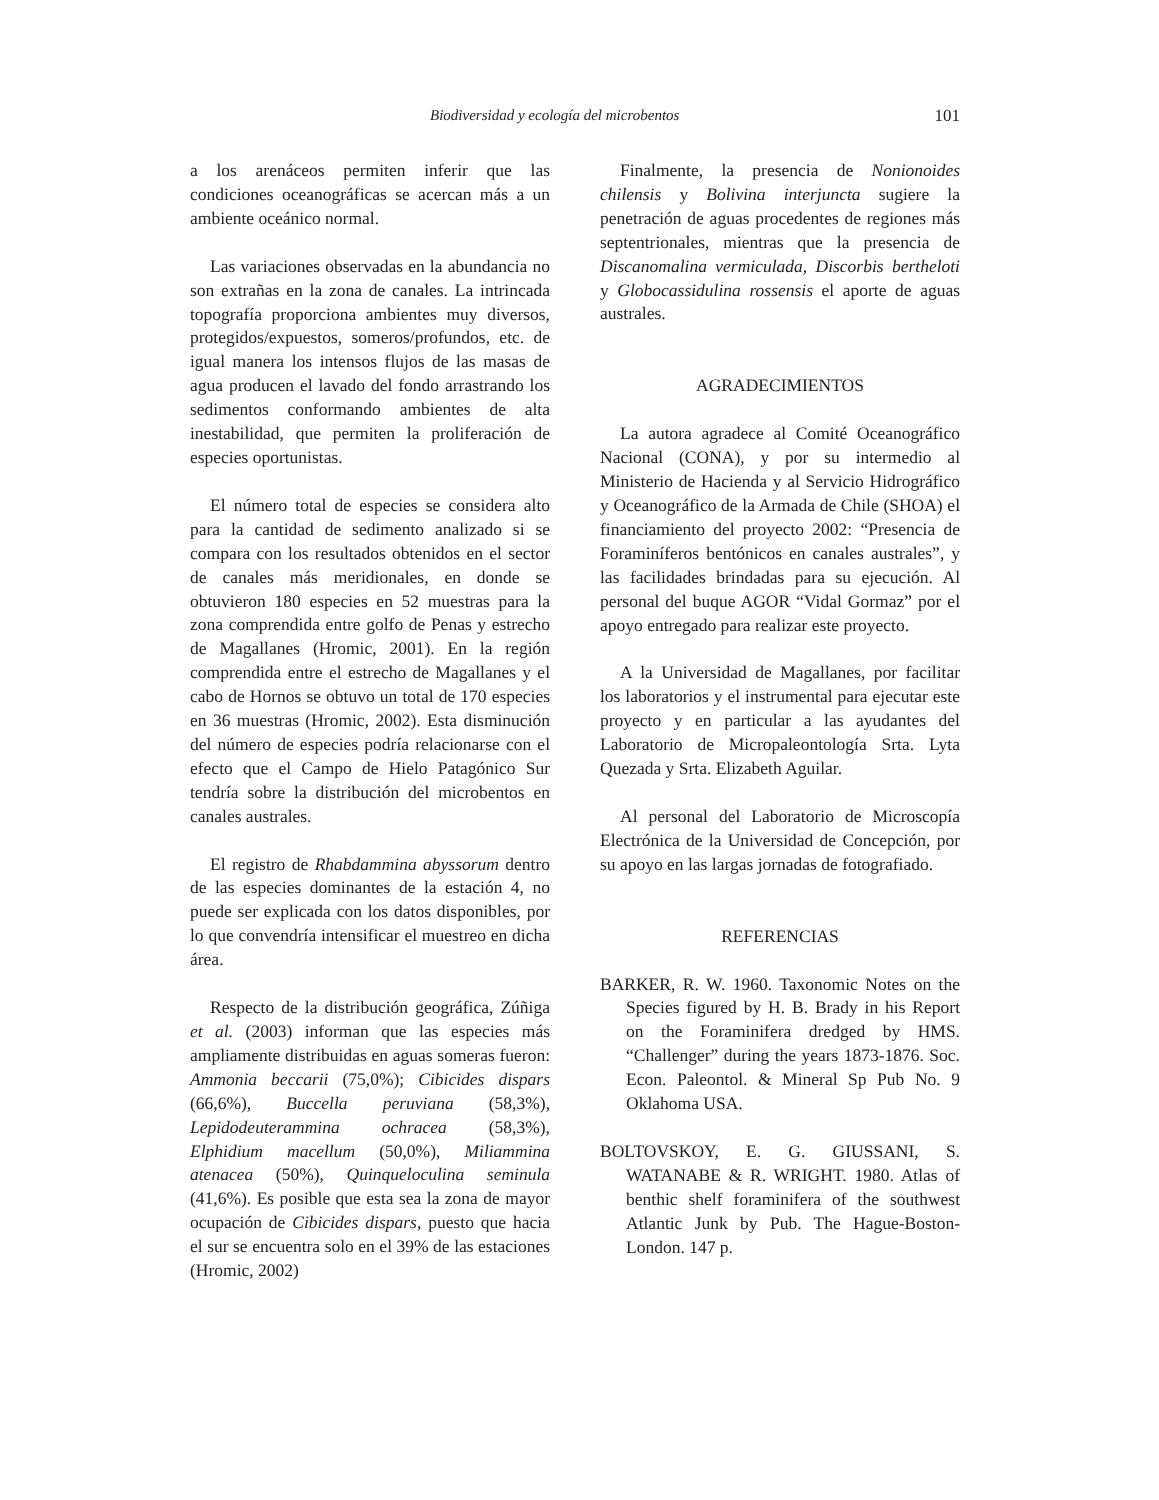Biodiversidad y ecología del microbentos 101
a los arenáceos permiten inferir que las condiciones oceanográficas se acercan más a un ambiente oceánico normal.
Las variaciones observadas en la abundancia no son extrañas en la zona de canales. La intrincada topografía proporciona ambientes muy diversos, protegidos/expuestos, someros/profundos, etc. de igual manera los intensos flujos de las masas de agua producen el lavado del fondo arrastrando los sedimentos conformando ambientes de alta inestabilidad, que permiten la proliferación de especies oportunistas.
El número total de especies se considera alto para la cantidad de sedimento analizado si se compara con los resultados obtenidos en el sector de canales más meridionales, en donde se obtuvieron 180 especies en 52 muestras para la zona comprendida entre golfo de Penas y estrecho de Magallanes (Hromic, 2001). En la región comprendida entre el estrecho de Magallanes y el cabo de Hornos se obtuvo un total de 170 especies en 36 muestras (Hromic, 2002). Esta disminución del número de especies podría relacionarse con el efecto que el Campo de Hielo Patagónico Sur tendría sobre la distribución del microbentos en canales australes.
El registro de Rhabdammina abyssorum dentro de las especies dominantes de la estación 4, no puede ser explicada con los datos disponibles, por lo que convendría intensificar el muestreo en dicha área.
Respecto de la distribución geográfica, Zúñiga et al. (2003) informan que las especies más ampliamente distribuidas en aguas someras fueron: Ammonia beccarii (75,0%); Cibicides dispars (66,6%), Buccella peruviana (58,3%), Lepidodeuterammina ochracea (58,3%), Elphidium macellum (50,0%), Miliammina atenacea (50%), Quinqueloculina seminula (41,6%). Es posible que esta sea la zona de mayor ocupación de Cibicides dispars, puesto que hacia el sur se encuentra solo en el 39% de las estaciones (Hromic, 2002)
Finalmente, la presencia de Nonionoides chilensis y Bolivina interjuncta sugiere la penetración de aguas procedentes de regiones más septentrionales, mientras que la presencia de Discanomalina vermiculada, Discorbis bertheloti y Globocassidulina rossensis el aporte de aguas australes.
AGRADECIMIENTOS
La autora agradece al Comité Oceanográfico Nacional (CONA), y por su intermedio al Ministerio de Hacienda y al Servicio Hidrográfico y Oceanográfico de la Armada de Chile (SHOA) el financiamiento del proyecto 2002: “Presencia de Foraminíferos bentónicos en canales australes”, y las facilidades brindadas para su ejecución. Al personal del buque AGOR “Vidal Gormaz” por el apoyo entregado para realizar este proyecto.
A la Universidad de Magallanes, por facilitar los laboratorios y el instrumental para ejecutar este proyecto y en particular a las ayudantes del Laboratorio de Micropaleontología Srta. Lyta Quezada y Srta. Elizabeth Aguilar.
Al personal del Laboratorio de Microscopía Electrónica de la Universidad de Concepción, por su apoyo en las largas jornadas de fotografiado.
REFERENCIAS
BARKER, R. W. 1960. Taxonomic Notes on the Species figured by H. B. Brady in his Report on the Foraminifera dredged by HMS. “Challenger” during the years 1873-1876. Soc. Econ. Paleontol. & Mineral Sp Pub No. 9 Oklahoma USA.
BOLTOVSKOY, E. G. GIUSSANI, S. WATANABE & R. WRIGHT. 1980. Atlas of benthic shelf foraminifera of the southwest Atlantic Junk by Pub. The Hague-Boston-London. 147 p.